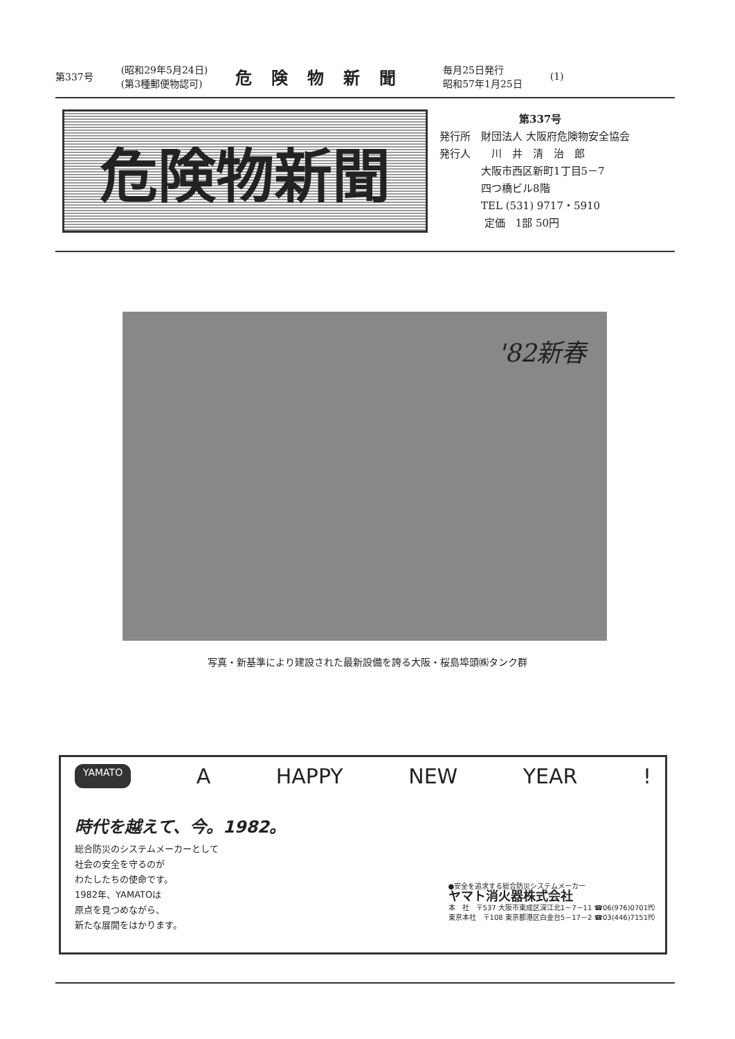第337号
(昭和29年5月24日)
(第3種郵便物認可)
危険物新聞
毎月25日発行
昭和57年1月25日
(1)
危険物新聞
第337号
発行所　財団法人 大阪府危険物安全協会
発行人　　川　井　清　治　郎
　　　　大阪市西区新町1丁目5－7
　　　　四つ橋ビル8階
　　　　TEL (531) 9717・5910
　　　　 定価　1部 50円
'82新春
写真・新基準により建設された最新設備を誇る大阪・桜島埠頭㈱タンク群
YAMATO A HAPPY NEW YEAR!
時代を越えて、今。1982。
総合防災のシステムメーカーとして
社会の安全を守るのが
わたしたちの使命です。
1982年、YAMATOは
原点を見つめながら、
新たな展開をはかります。
●安全を追求する総合防災システムメーカー
ヤマト消火器株式会社
本　社　〒537 大阪市東成区深江北1－7－11 ☎06(976)0701㈹
東京本社　〒108 東京都港区白金台5－17－2 ☎03(446)7151㈹